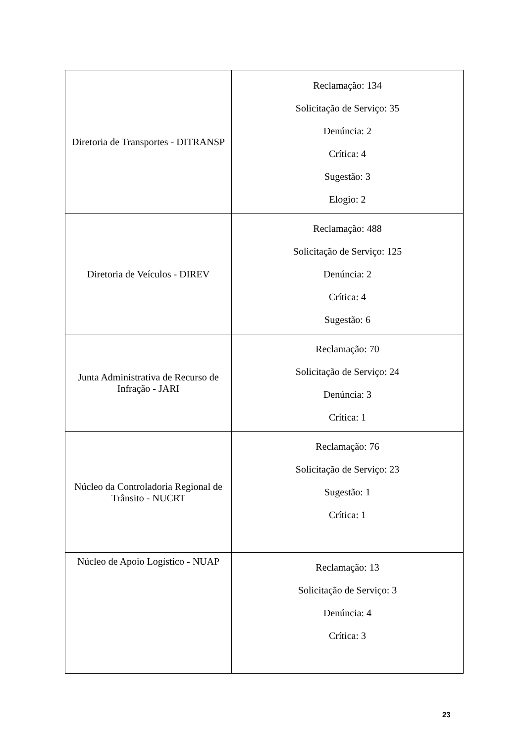| Diretoria de Transportes - DITRANSP | Reclamação: 134 Solicitação de Serviço: 35 Denúncia: 2 Crítica: 4 Sugestão: 3 Elogio: 2 |
| Diretoria de Veículos - DIREV | Reclamação: 488 Solicitação de Serviço: 125 Denúncia: 2 Crítica: 4 Sugestão: 6 |
| Junta Administrativa de Recurso de Infração - JARI | Reclamação: 70 Solicitação de Serviço: 24 Denúncia: 3 Crítica: 1 |
| Núcleo da Controladoria Regional de Trânsito - NUCRT | Reclamação: 76 Solicitação de Serviço: 23 Sugestão: 1 Crítica: 1 |
| Núcleo de Apoio Logístico - NUAP | Reclamação: 13 Solicitação de Serviço: 3 Denúncia: 4 Crítica: 3 |
23